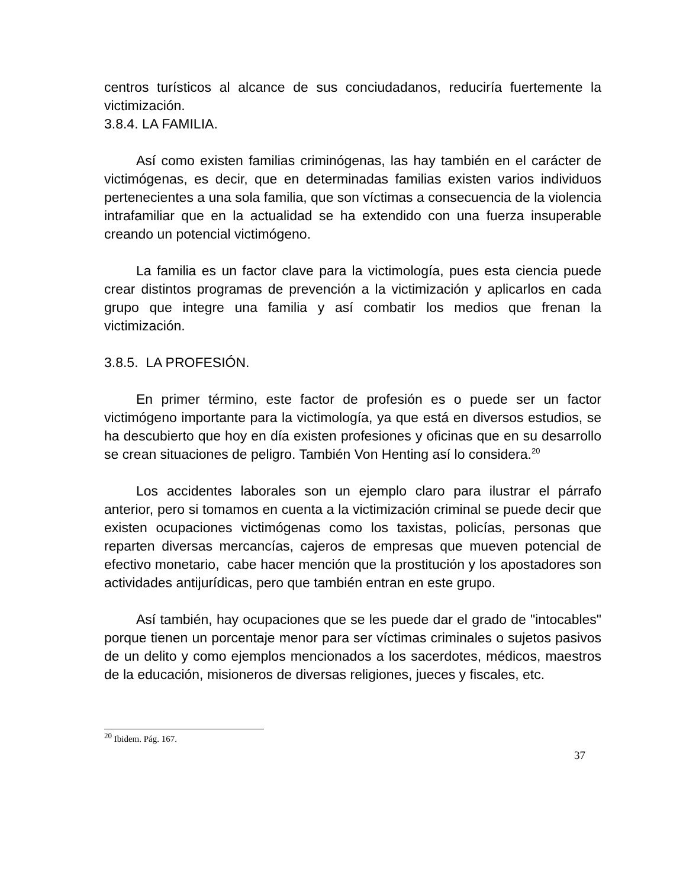centros turísticos al alcance de sus conciudadanos, reduciría fuertemente la victimización.
3.8.4. LA FAMILIA.
Así como existen familias criminógenas, las hay también en el carácter de victimógenas, es decir, que en determinadas familias existen varios individuos pertenecientes a una sola familia, que son víctimas a consecuencia de la violencia intrafamiliar que en la actualidad se ha extendido con una fuerza insuperable creando un potencial victimógeno.
La familia es un factor clave para la victimología, pues esta ciencia puede crear distintos programas de prevención a la victimización y aplicarlos en cada grupo que integre una familia y así combatir los medios que frenan la victimización.
3.8.5. LA PROFESIÓN.
En primer término, este factor de profesión es o puede ser un factor victimógeno importante para la victimología, ya que está en diversos estudios, se ha descubierto que hoy en día existen profesiones y oficinas que en su desarrollo se crean situaciones de peligro. También Von Henting así lo considera.<sup>20</sup>
Los accidentes laborales son un ejemplo claro para ilustrar el párrafo anterior, pero si tomamos en cuenta a la victimización criminal se puede decir que existen ocupaciones victimógenas como los taxistas, policías, personas que reparten diversas mercancías, cajeros de empresas que mueven potencial de efectivo monetario, cabe hacer mención que la prostitución y los apostadores son actividades antijurídicas, pero que también entran en este grupo.
Así también, hay ocupaciones que se les puede dar el grado de "intocables" porque tienen un porcentaje menor para ser víctimas criminales o sujetos pasivos de un delito y como ejemplos mencionados a los sacerdotes, médicos, maestros de la educación, misioneros de diversas religiones, jueces y fiscales, etc.
<sup>20</sup> Ibidem. Pág. 167.
37